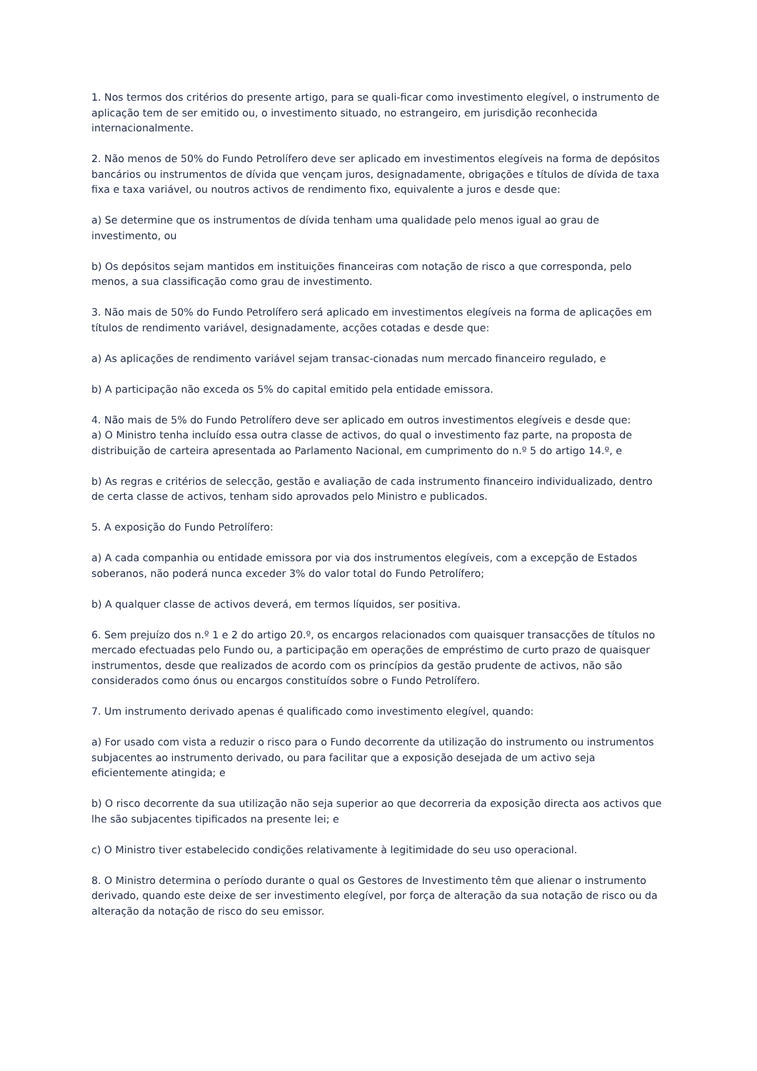1. Nos termos dos critérios do presente artigo, para se quali-ficar como investimento elegível, o instrumento de aplicação tem de ser emitido ou, o investimento situado, no estrangeiro, em jurisdição reconhecida internacionalmente.
2. Não menos de 50% do Fundo Petrolífero deve ser aplicado em investimentos elegíveis na forma de depósitos bancários ou instrumentos de dívida que vençam juros, designadamente, obrigações e títulos de dívida de taxa fixa e taxa variável, ou noutros activos de rendimento fixo, equivalente a juros e desde que:
a) Se determine que os instrumentos de dívida tenham uma qualidade pelo menos igual ao grau de investimento, ou
b) Os depósitos sejam mantidos em instituições financeiras com notação de risco a que corresponda, pelo menos, a sua classificação como grau de investimento.
3. Não mais de 50% do Fundo Petrolífero será aplicado em investimentos elegíveis na forma de aplicações em títulos de rendimento variável, designadamente, acções cotadas e desde que:
a) As aplicações de rendimento variável sejam transac-cionadas num mercado financeiro regulado, e
b) A participação não exceda os 5% do capital emitido pela entidade emissora.
4. Não mais de 5% do Fundo Petrolífero deve ser aplicado em outros investimentos elegíveis e desde que:
a) O Ministro tenha incluído essa outra classe de activos, do qual o investimento faz parte, na proposta de distribuição de carteira apresentada ao Parlamento Nacional, em cumprimento do n.º 5 do artigo 14.º, e
b) As regras e critérios de selecção, gestão e avaliação de cada instrumento financeiro individualizado, dentro de certa classe de activos, tenham sido aprovados pelo Ministro e publicados.
5. A exposição do Fundo Petrolífero:
a) A cada companhia ou entidade emissora por via dos instrumentos elegíveis, com a excepção de Estados soberanos, não poderá nunca exceder 3% do valor total do Fundo Petrolífero;
b) A qualquer classe de activos deverá, em termos líquidos, ser positiva.
6. Sem prejuízo dos n.º 1 e 2 do artigo 20.º, os encargos relacionados com quaisquer transacções de títulos no mercado efectuadas pelo Fundo ou, a participação em operações de empréstimo de curto prazo de quaisquer instrumentos, desde que realizados de acordo com os princípios da gestão prudente de activos, não são considerados como ónus ou encargos constituídos sobre o Fundo Petrolífero.
7. Um instrumento derivado apenas é qualificado como investimento elegível, quando:
a) For usado com vista a reduzir o risco para o Fundo decorrente da utilização do instrumento ou instrumentos subjacentes ao instrumento derivado, ou para facilitar que a exposição desejada de um activo seja eficientemente atingida; e
b) O risco decorrente da sua utilização não seja superior ao que decorreria da exposição directa aos activos que lhe são subjacentes tipificados na presente lei; e
c) O Ministro tiver estabelecido condições relativamente à legitimidade do seu uso operacional.
8. O Ministro determina o período durante o qual os Gestores de Investimento têm que alienar o instrumento derivado, quando este deixe de ser investimento elegível, por força de alteração da sua notação de risco ou da alteração da notação de risco do seu emissor.